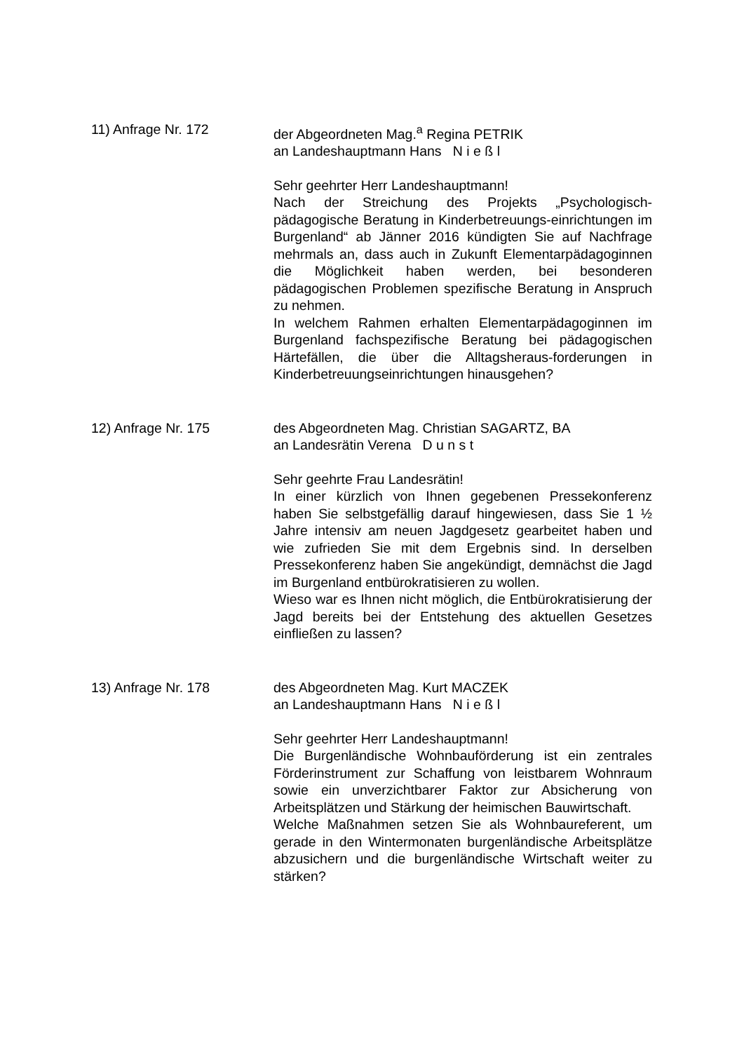11) Anfrage Nr. 172 der Abgeordneten Mag.<sup>a</sup> Regina PETRIK
an Landeshauptmann Hans N i e ß l
Sehr geehrter Herr Landeshauptmann!
Nach der Streichung des Projekts „Psychologisch-pädagogische Beratung in Kinderbetreuungs-einrichtungen im Burgenland“ ab Jänner 2016 kündigten Sie auf Nachfrage mehrmals an, dass auch in Zukunft Elementarpädagoginnen die Möglichkeit haben werden, bei besonderen pädagogischen Problemen spezifische Beratung in Anspruch zu nehmen.
In welchem Rahmen erhalten Elementarpädagoginnen im Burgenland fachspezifische Beratung bei pädagogischen Härtefällen, die über die Alltagsheraus-forderungen in Kinderbetreuungseinrichtungen hinausgehen?
12) Anfrage Nr. 175 des Abgeordneten Mag. Christian SAGARTZ, BA
an Landesrätin Verena D u n s t
Sehr geehrte Frau Landesrätin!
In einer kürzlich von Ihnen gegebenen Pressekonferenz haben Sie selbstgefällig darauf hingewiesen, dass Sie 1 ½ Jahre intensiv am neuen Jagdgesetz gearbeitet haben und wie zufrieden Sie mit dem Ergebnis sind. In derselben Pressekonferenz haben Sie angekündigt, demnächst die Jagd im Burgenland entbürokratisieren zu wollen.
Wieso war es Ihnen nicht möglich, die Entbürokratisierung der Jagd bereits bei der Entstehung des aktuellen Gesetzes einfließen zu lassen?
13) Anfrage Nr. 178 des Abgeordneten Mag. Kurt MACZEK
an Landeshauptmann Hans N i e ß l
Sehr geehrter Herr Landeshauptmann!
Die Burgenländische Wohnbauförderung ist ein zentrales Förderinstrument zur Schaffung von leistbarem Wohnraum sowie ein unverzichtbarer Faktor zur Absicherung von Arbeitsplätzen und Stärkung der heimischen Bauwirtschaft.
Welche Maßnahmen setzen Sie als Wohnbaureferent, um gerade in den Wintermonaten burgenländische Arbeitsplätze abzusichern und die burgenländische Wirtschaft weiter zu stärken?